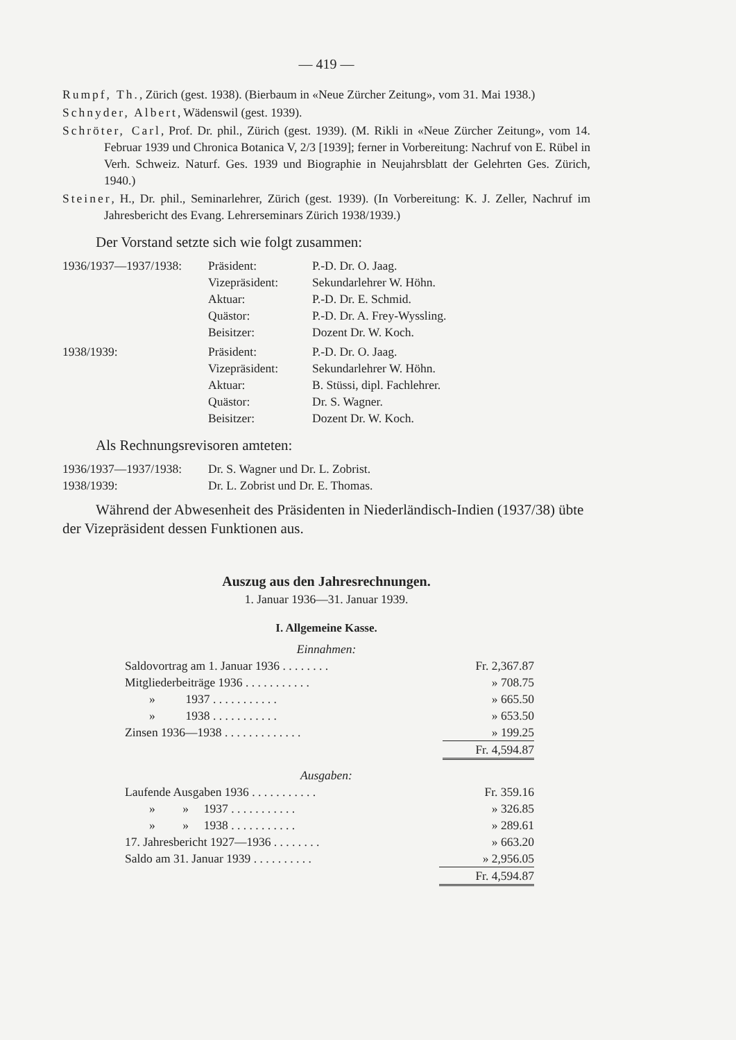— 419 —
Rumpf, Th., Zürich (gest. 1938). (Bierbaum in «Neue Zürcher Zeitung», vom 31. Mai 1938.)
Schnyder, Albert, Wädenswil (gest. 1939).
Schröter, Carl, Prof. Dr. phil., Zürich (gest. 1939). (M. Rikli in «Neue Zürcher Zeitung», vom 14. Februar 1939 und Chronica Botanica V, 2/3 [1939]; ferner in Vorbereitung: Nachruf von E. Rübel in Verh. Schweiz. Naturf. Ges. 1939 und Biographie in Neujahrsblatt der Gelehrten Ges. Zürich, 1940.)
Steiner, H., Dr. phil., Seminarlehrer, Zürich (gest. 1939). (In Vorbereitung: K. J. Zeller, Nachruf im Jahresbericht des Evang. Lehrerseminars Zürich 1938/1939.)
Der Vorstand setzte sich wie folgt zusammen:
| 1936/1937—1937/1938: | Präsident: | P.-D. Dr. O. Jaag. |
| | Vizepräsident: | Sekundarlehrer W. Höhn. |
| | Aktuar: | P.-D. Dr. E. Schmid. |
| | Quästor: | P.-D. Dr. A. Frey-Wyssling. |
| | Beisitzer: | Dozent Dr. W. Koch. |
| 1938/1939: | Präsident: | P.-D. Dr. O. Jaag. |
| | Vizepräsident: | Sekundarlehrer W. Höhn. |
| | Aktuar: | B. Stüssi, dipl. Fachlehrer. |
| | Quästor: | Dr. S. Wagner. |
| | Beisitzer: | Dozent Dr. W. Koch. |
Als Rechnungsrevisoren amteten:
| 1936/1937—1937/1938: | Dr. S. Wagner und Dr. L. Zobrist. |
| 1938/1939: | Dr. L. Zobrist und Dr. E. Thomas. |
Während der Abwesenheit des Präsidenten in Niederländisch-Indien (1937/38) übte der Vizepräsident dessen Funktionen aus.
Auszug aus den Jahresrechnungen.
1. Januar 1936—31. Januar 1939.
I. Allgemeine Kasse.
Einnahmen:
| Saldovortrag am 1. Januar 1936 . . . . . . . . | Fr. 2,367.87 |
| Mitgliederbeiträge 1936 . . . . . . . . . . . | » 708.75 |
| » 1937 . . . . . . . . . . . | » 665.50 |
| » 1938 . . . . . . . . . . . | » 653.50 |
| Zinsen 1936—1938 . . . . . . . . . . . . . | » 199.25 |
| | Fr. 4,594.87 |
Ausgaben:
| Laufende Ausgaben 1936 . . . . . . . . . . . | Fr. 359.16 |
| » » 1937 . . . . . . . . . . . | » 326.85 |
| » » 1938 . . . . . . . . . . . | » 289.61 |
| 17. Jahresbericht 1927—1936 . . . . . . . . | » 663.20 |
| Saldo am 31. Januar 1939 . . . . . . . . . . | » 2,956.05 |
| | Fr. 4,594.87 |